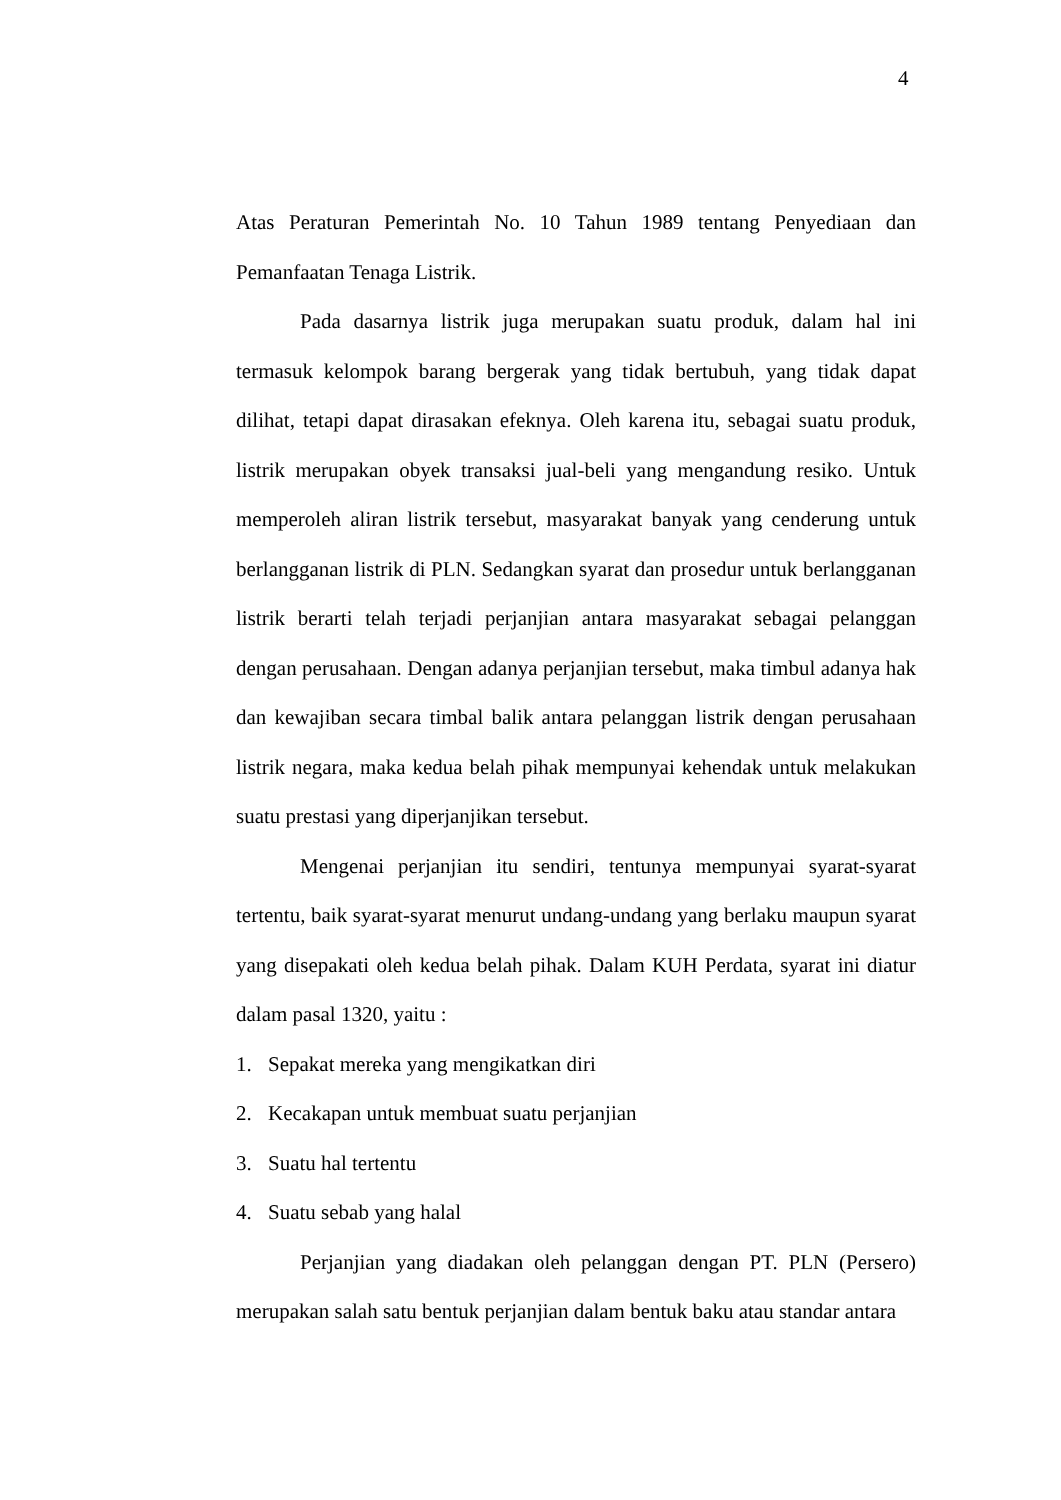4
Atas Peraturan Pemerintah No. 10 Tahun 1989 tentang Penyediaan dan Pemanfaatan Tenaga Listrik.
Pada dasarnya listrik juga merupakan suatu produk, dalam hal ini termasuk kelompok barang bergerak yang tidak bertubuh, yang tidak dapat dilihat, tetapi dapat dirasakan efeknya. Oleh karena itu, sebagai suatu produk, listrik merupakan obyek transaksi jual-beli yang mengandung resiko. Untuk memperoleh aliran listrik tersebut, masyarakat banyak yang cenderung untuk berlangganan listrik di PLN. Sedangkan syarat dan prosedur untuk berlangganan listrik berarti telah terjadi perjanjian antara masyarakat sebagai pelanggan dengan perusahaan. Dengan adanya perjanjian tersebut, maka timbul adanya hak dan kewajiban secara timbal balik antara pelanggan listrik dengan perusahaan listrik negara, maka kedua belah pihak mempunyai kehendak untuk melakukan suatu prestasi yang diperjanjikan tersebut.
Mengenai perjanjian itu sendiri, tentunya mempunyai syarat-syarat tertentu, baik syarat-syarat menurut undang-undang yang berlaku maupun syarat yang disepakati oleh kedua belah pihak. Dalam KUH Perdata, syarat ini diatur dalam pasal 1320, yaitu :
1. Sepakat mereka yang mengikatkan diri
2. Kecakapan untuk membuat suatu perjanjian
3. Suatu hal tertentu
4. Suatu sebab yang halal
Perjanjian yang diadakan oleh pelanggan dengan PT. PLN (Persero) merupakan salah satu bentuk perjanjian dalam bentuk baku atau standar antara